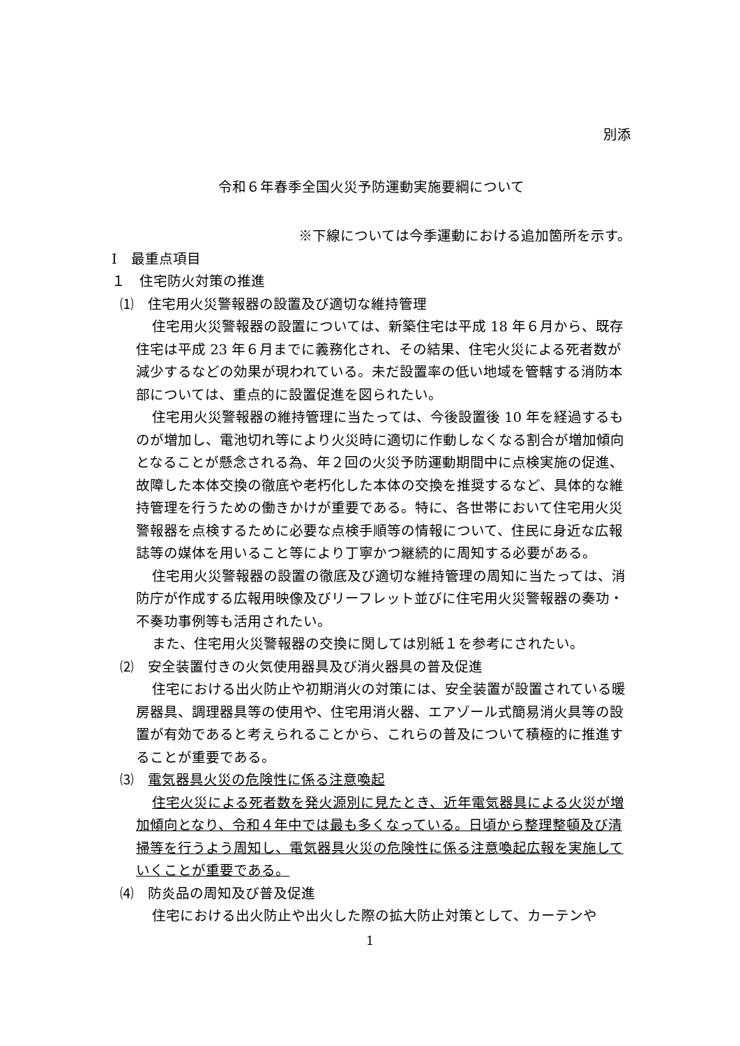別添
令和６年春季全国火災予防運動実施要綱について
※下線については今季運動における追加箇所を示す。
Ⅰ　最重点項目
１　住宅防火対策の推進
⑴　住宅用火災警報器の設置及び適切な維持管理
住宅用火災警報器の設置については、新築住宅は平成 18 年６月から、既存住宅は平成 23 年６月までに義務化され、その結果、住宅火災による死者数が減少するなどの効果が現われている。未だ設置率の低い地域を管轄する消防本部については、重点的に設置促進を図られたい。
住宅用火災警報器の維持管理に当たっては、今後設置後 10 年を経過するものが増加し、電池切れ等により火災時に適切に作動しなくなる割合が増加傾向となることが懸念される為、年２回の火災予防運動期間中に点検実施の促進、故障した本体交換の徹底や老朽化した本体の交換を推奨するなど、具体的な維持管理を行うための働きかけが重要である。特に、各世帯において住宅用火災警報器を点検するために必要な点検手順等の情報について、住民に身近な広報誌等の媒体を用いること等により丁寧かつ継続的に周知する必要がある。
住宅用火災警報器の設置の徹底及び適切な維持管理の周知に当たっては、消防庁が作成する広報用映像及びリーフレット並びに住宅用火災警報器の奏功・不奏功事例等も活用されたい。
また、住宅用火災警報器の交換に関しては別紙１を参考にされたい。
⑵　安全装置付きの火気使用器具及び消火器具の普及促進
住宅における出火防止や初期消火の対策には、安全装置が設置されている暖房器具、調理器具等の使用や、住宅用消火器、エアゾール式簡易消火具等の設置が有効であると考えられることから、これらの普及について積極的に推進することが重要である。
⑶　電気器具火災の危険性に係る注意喚起
住宅火災による死者数を発火源別に見たとき、近年電気器具による火災が増加傾向となり、令和４年中では最も多くなっている。日頃から整理整頓及び清掃等を行うよう周知し、電気器具火災の危険性に係る注意喚起広報を実施していくことが重要である。
⑷　防炎品の周知及び普及促進
住宅における出火防止や出火した際の拡大防止対策として、カーテンや
1